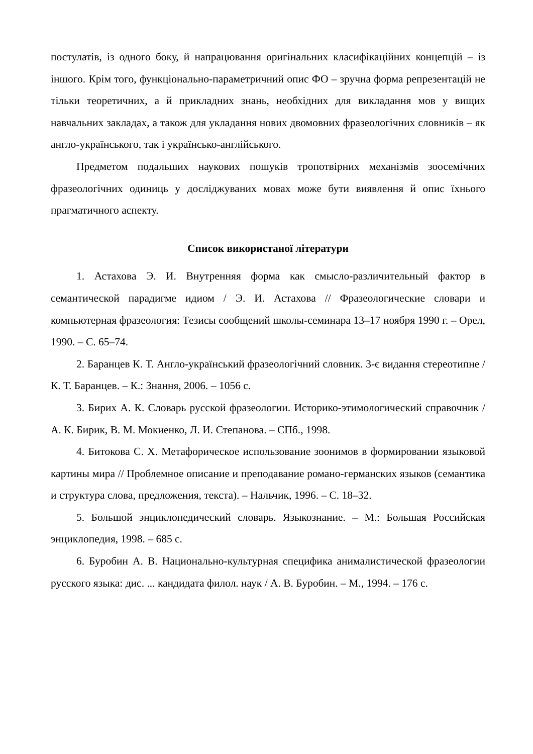постулатів, із одного боку, й напрацювання оригінальних класифікаційних концепцій – із іншого. Крім того, функціонально-параметричний опис ФО – зручна форма репрезентацій не тільки теоретичних, а й прикладних знань, необхідних для викладання мов у вищих навчальних закладах, а також для укладання нових двомовних фразеологічних словників – як англо-українського, так і українсько-англійського.
Предметом подальших наукових пошуків тропотвірних механізмів зоосемічних фразеологічних одиниць у досліджуваних мовах може бути виявлення й опис їхнього прагматичного аспекту.
Список використаної літератури
1. Астахова Э. И. Внутренняя форма как смысло-различительный фактор в семантической парадигме идиом / Э. И. Астахова // Фразеологические словари и компьютерная фразеология: Тезисы сообщений школы-семинара 13–17 ноября 1990 г. – Орел, 1990. – С. 65–74.
2. Баранцев К. Т. Англо-український фразеологічний словник. 3-є видання стереотипне / К. Т. Баранцев. – К.: Знання, 2006. – 1056 с.
3. Бирих А. К. Словарь русской фразеологии. Историко-этимологический справочник / А. К. Бирик, В. М. Мокиенко, Л. И. Степанова. – СПб., 1998.
4. Битокова С. Х. Метафорическое использование зоонимов в формировании языковой картины мира // Проблемное описание и преподавание романо-германских языков (семантика и структура слова, предложения, текста). – Нальчик, 1996. – С. 18–32.
5. Большой энциклопедический словарь. Языкознание. – М.: Большая Российская энциклопедия, 1998. – 685 с.
6. Буробин А. В. Национально-культурная специфика анималистической фразеологии русского языка: дис. ... кандидата филол. наук / А. В. Буробин. – М., 1994. – 176 с.